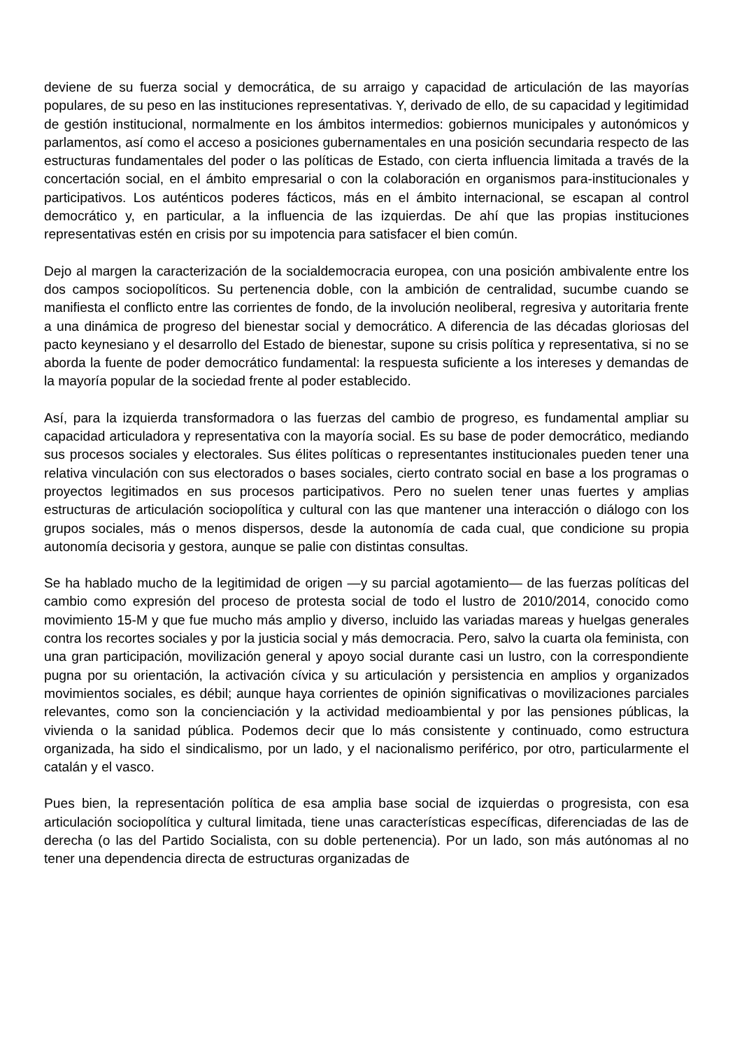deviene de su fuerza social y democrática, de su arraigo y capacidad de articulación de las mayorías populares, de su peso en las instituciones representativas. Y, derivado de ello, de su capacidad y legitimidad de gestión institucional, normalmente en los ámbitos intermedios: gobiernos municipales y autonómicos y parlamentos, así como el acceso a posiciones gubernamentales en una posición secundaria respecto de las estructuras fundamentales del poder o las políticas de Estado, con cierta influencia limitada a través de la concertación social, en el ámbito empresarial o con la colaboración en organismos para-institucionales y participativos. Los auténticos poderes fácticos, más en el ámbito internacional, se escapan al control democrático y, en particular, a la influencia de las izquierdas. De ahí que las propias instituciones representativas estén en crisis por su impotencia para satisfacer el bien común.
Dejo al margen la caracterización de la socialdemocracia europea, con una posición ambivalente entre los dos campos sociopolíticos. Su pertenencia doble, con la ambición de centralidad, sucumbe cuando se manifiesta el conflicto entre las corrientes de fondo, de la involución neoliberal, regresiva y autoritaria frente a una dinámica de progreso del bienestar social y democrático. A diferencia de las décadas gloriosas del pacto keynesiano y el desarrollo del Estado de bienestar, supone su crisis política y representativa, si no se aborda la fuente de poder democrático fundamental: la respuesta suficiente a los intereses y demandas de la mayoría popular de la sociedad frente al poder establecido.
Así, para la izquierda transformadora o las fuerzas del cambio de progreso, es fundamental ampliar su capacidad articuladora y representativa con la mayoría social. Es su base de poder democrático, mediando sus procesos sociales y electorales. Sus élites políticas o representantes institucionales pueden tener una relativa vinculación con sus electorados o bases sociales, cierto contrato social en base a los programas o proyectos legitimados en sus procesos participativos. Pero no suelen tener unas fuertes y amplias estructuras de articulación sociopolítica y cultural con las que mantener una interacción o diálogo con los grupos sociales, más o menos dispersos, desde la autonomía de cada cual, que condicione su propia autonomía decisoria y gestora, aunque se palie con distintas consultas.
Se ha hablado mucho de la legitimidad de origen —y su parcial agotamiento— de las fuerzas políticas del cambio como expresión del proceso de protesta social de todo el lustro de 2010/2014, conocido como movimiento 15-M y que fue mucho más amplio y diverso, incluido las variadas mareas y huelgas generales contra los recortes sociales y por la justicia social y más democracia. Pero, salvo la cuarta ola feminista, con una gran participación, movilización general y apoyo social durante casi un lustro, con la correspondiente pugna por su orientación, la activación cívica y su articulación y persistencia en amplios y organizados movimientos sociales, es débil; aunque haya corrientes de opinión significativas o movilizaciones parciales relevantes, como son la concienciación y la actividad medioambiental y por las pensiones públicas, la vivienda o la sanidad pública. Podemos decir que lo más consistente y continuado, como estructura organizada, ha sido el sindicalismo, por un lado, y el nacionalismo periférico, por otro, particularmente el catalán y el vasco.
Pues bien, la representación política de esa amplia base social de izquierdas o progresista, con esa articulación sociopolítica y cultural limitada, tiene unas características específicas, diferenciadas de las de derecha (o las del Partido Socialista, con su doble pertenencia). Por un lado, son más autónomas al no tener una dependencia directa de estructuras organizadas de